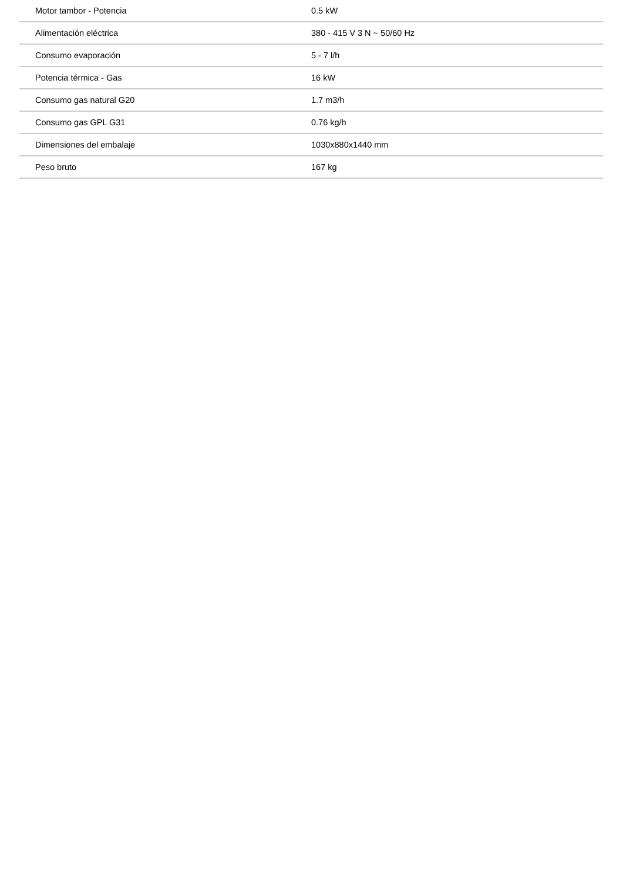| Motor tambor - Potencia | 0.5 kW |
| Alimentación eléctrica | 380 - 415 V 3 N ~ 50/60 Hz |
| Consumo evaporación | 5 - 7 l/h |
| Potencia térmica - Gas | 16 kW |
| Consumo gas natural G20 | 1.7 m3/h |
| Consumo gas GPL G31 | 0.76 kg/h |
| Dimensiones del embalaje | 1030x880x1440 mm |
| Peso bruto | 167 kg |